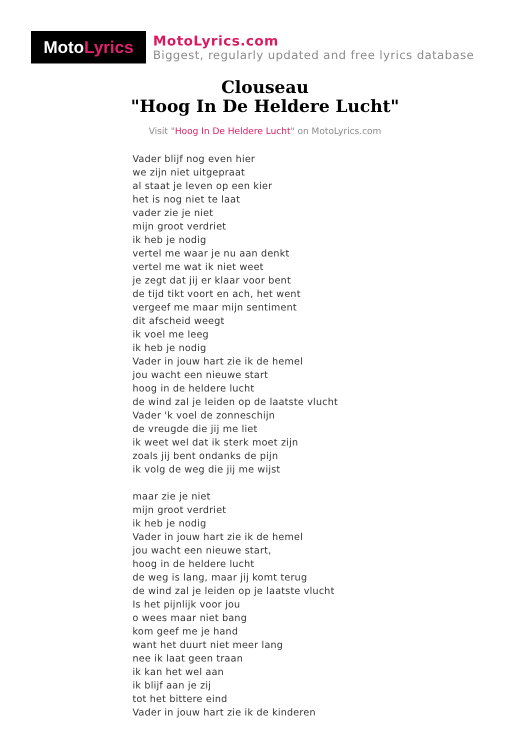Moto Lyrics
MotoLyrics.com
Biggest, regularly updated and free lyrics database
Clouseau
"Hoog In De Heldere Lucht"
Visit "Hoog In De Heldere Lucht" on MotoLyrics.com
Vader blijf nog even hier
we zijn niet uitgepraat
al staat je leven op een kier
het is nog niet te laat
vader zie je niet
mijn groot verdriet
ik heb je nodig
vertel me waar je nu aan denkt
vertel me wat ik niet weet
je zegt dat jij er klaar voor bent
de tijd tikt voort en ach, het went
vergeef me maar mijn sentiment
dit afscheid weegt
ik voel me leeg
ik heb je nodig
Vader in jouw hart zie ik de hemel
jou wacht een nieuwe start
hoog in de heldere lucht
de wind zal je leiden op de laatste vlucht
Vader 'k voel de zonneschijn
de vreugde die jij me liet
ik weet wel dat ik sterk moet zijn
zoals jij bent ondanks de pijn
ik volg de weg die jij me wijst
maar zie je niet
mijn groot verdriet
ik heb je nodig
Vader in jouw hart zie ik de hemel
jou wacht een nieuwe start,
hoog in de heldere lucht
de weg is lang, maar jij komt terug
de wind zal je leiden op je laatste vlucht
Is het pijnlijk voor jou
o wees maar niet bang
kom geef me je hand
want het duurt niet meer lang
nee ik laat geen traan
ik kan het wel aan
ik blijf aan je zij
tot het bittere eind
Vader in jouw hart zie ik de kinderen